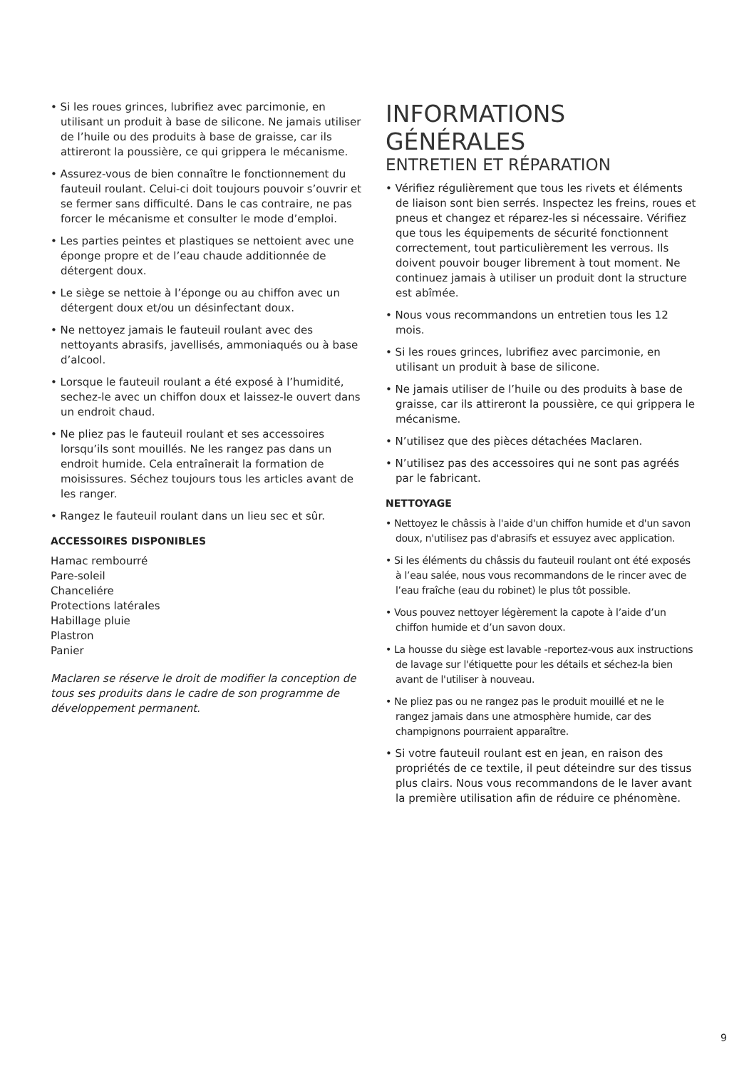• Si les roues grinces, lubrifiez avec parcimonie, en utilisant un produit à base de silicone. Ne jamais utiliser de l’huile ou des produits à base de graisse, car ils attireront la poussière, ce qui grippera le mécanisme.
• Assurez-vous de bien connaître le fonctionnement du fauteuil roulant. Celui-ci doit toujours pouvoir s’ouvrir et se fermer sans difficulté. Dans le cas contraire, ne pas forcer le mécanisme et consulter le mode d’emploi.
• Les parties peintes et plastiques se nettoient avec une éponge propre et de l’eau chaude additionnée de détergent doux.
• Le siège se nettoie à l’éponge ou au chiffon avec un détergent doux et/ou un désinfectant doux.
• Ne nettoyez jamais le fauteuil roulant avec des nettoyants abrasifs, javellisés, ammoniaqués ou à base d’alcool.
• Lorsque le fauteuil roulant a été exposé à l’humidité, sechez-le avec un chiffon doux et laissez-le ouvert dans un endroit chaud.
• Ne pliez pas le fauteuil roulant et ses accessoires lorsqu’ils sont mouillés. Ne les rangez pas dans un endroit humide. Cela entraînerait la formation de moisissures. Séchez toujours tous les articles avant de les ranger.
• Rangez le fauteuil roulant dans un lieu sec et sûr.
ACCESSOIRES DISPONIBLES
Hamac rembourré
Pare-soleil
Chanceliére
Protections latérales
Habillage pluie
Plastron
Panier
Maclaren se réserve le droit de modifier la conception de tous ses produits dans le cadre de son programme de développement permanent.
INFORMATIONS GÉNÉRALES
ENTRETIEN ET RÉPARATION
• Vérifiez régulièrement que tous les rivets et éléments de liaison sont bien serrés. Inspectez les freins, roues et pneus et changez et réparez-les si nécessaire. Vérifiez que tous les équipements de sécurité fonctionnent correctement, tout particulièrement les verrous. Ils doivent pouvoir bouger librement à tout moment. Ne continuez jamais à utiliser un produit dont la structure est abîmée.
• Nous vous recommandons un entretien tous les 12 mois.
• Si les roues grinces, lubrifiez avec parcimonie, en utilisant un produit à base de silicone.
• Ne jamais utiliser de l’huile ou des produits à base de graisse, car ils attireront la poussière, ce qui grippera le mécanisme.
• N’utilisez que des pièces détachées Maclaren.
• N’utilisez pas des accessoires qui ne sont pas agréés par le fabricant.
NETTOYAGE
• Nettoyez le châssis à l'aide d'un chiffon humide et d'un savon doux, n'utilisez pas d'abrasifs et essuyez avec application.
• Si les éléments du châssis du fauteuil roulant ont été exposés à l’eau salée, nous vous recommandons de le rincer avec de l’eau fraîche (eau du robinet) le plus tôt possible.
• Vous pouvez nettoyer légèrement la capote à l’aide d’un chiffon humide et d’un savon doux.
• La housse du siège est lavable -reportez-vous aux instructions de lavage sur l'étiquette pour les détails et séchez-la bien avant de l'utiliser à nouveau.
• Ne pliez pas ou ne rangez pas le produit mouillé et ne le rangez jamais dans une atmosphère humide, car des champignons pourraient apparaître.
• Si votre fauteuil roulant est en jean, en raison des propriétés de ce textile, il peut déteindre sur des tissus plus clairs. Nous vous recommandons de le laver avant la première utilisation afin de réduire ce phénomène.
9